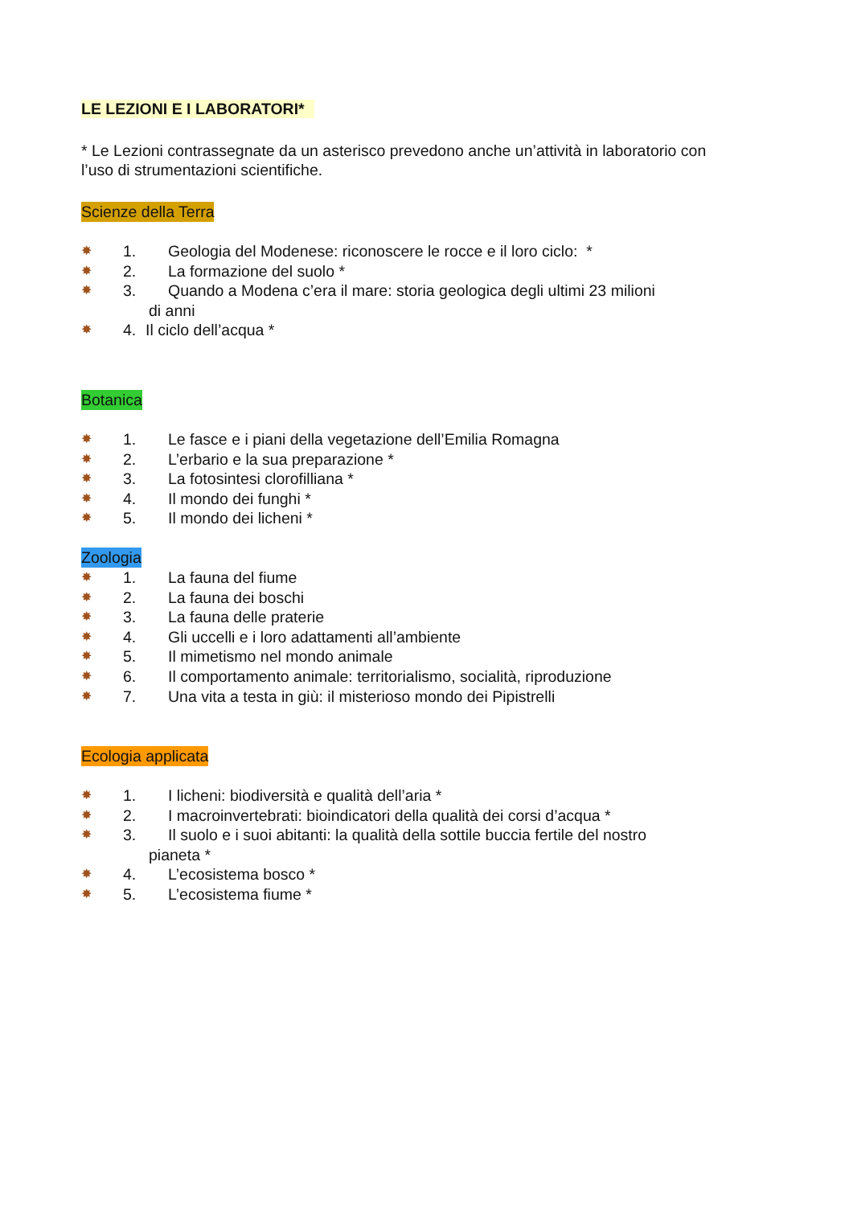LE LEZIONI E I LABORATORI*
* Le Lezioni contrassegnate da un asterisco prevedono anche un’attività in laboratorio con l’uso di strumentazioni scientifiche.
Scienze della Terra
✸ 1. Geologia del Modenese: riconoscere le rocce e il loro ciclo: *
✸ 2. La formazione del suolo *
✸ 3. Quando a Modena c’era il mare: storia geologica degli ultimi 23 milioni
di anni
✸ 4. Il ciclo dell’acqua *
Botanica
✸ 1. Le fasce e i piani della vegetazione dell’Emilia Romagna
✸ 2. L’erbario e la sua preparazione *
✸ 3. La fotosintesi clorofilliana *
✸ 4. Il mondo dei funghi *
✸ 5. Il mondo dei licheni *
Zoologia
✸ 1. La fauna del fiume
✸ 2. La fauna dei boschi
✸ 3. La fauna delle praterie
✸ 4. Gli uccelli e i loro adattamenti all’ambiente
✸ 5. Il mimetismo nel mondo animale
✸ 6. Il comportamento animale: territorialismo, socialità, riproduzione
✸ 7. Una vita a testa in giù: il misterioso mondo dei Pipistrelli
Ecologia applicata
✸ 1. I licheni: biodiversità e qualità dell’aria *
✸ 2. I macroinvertebrati: bioindicatori della qualità dei corsi d’acqua *
✸ 3. Il suolo e i suoi abitanti: la qualità della sottile buccia fertile del nostro
pianeta *
✸ 4. L’ecosistema bosco *
✸ 5. L’ecosistema fiume *